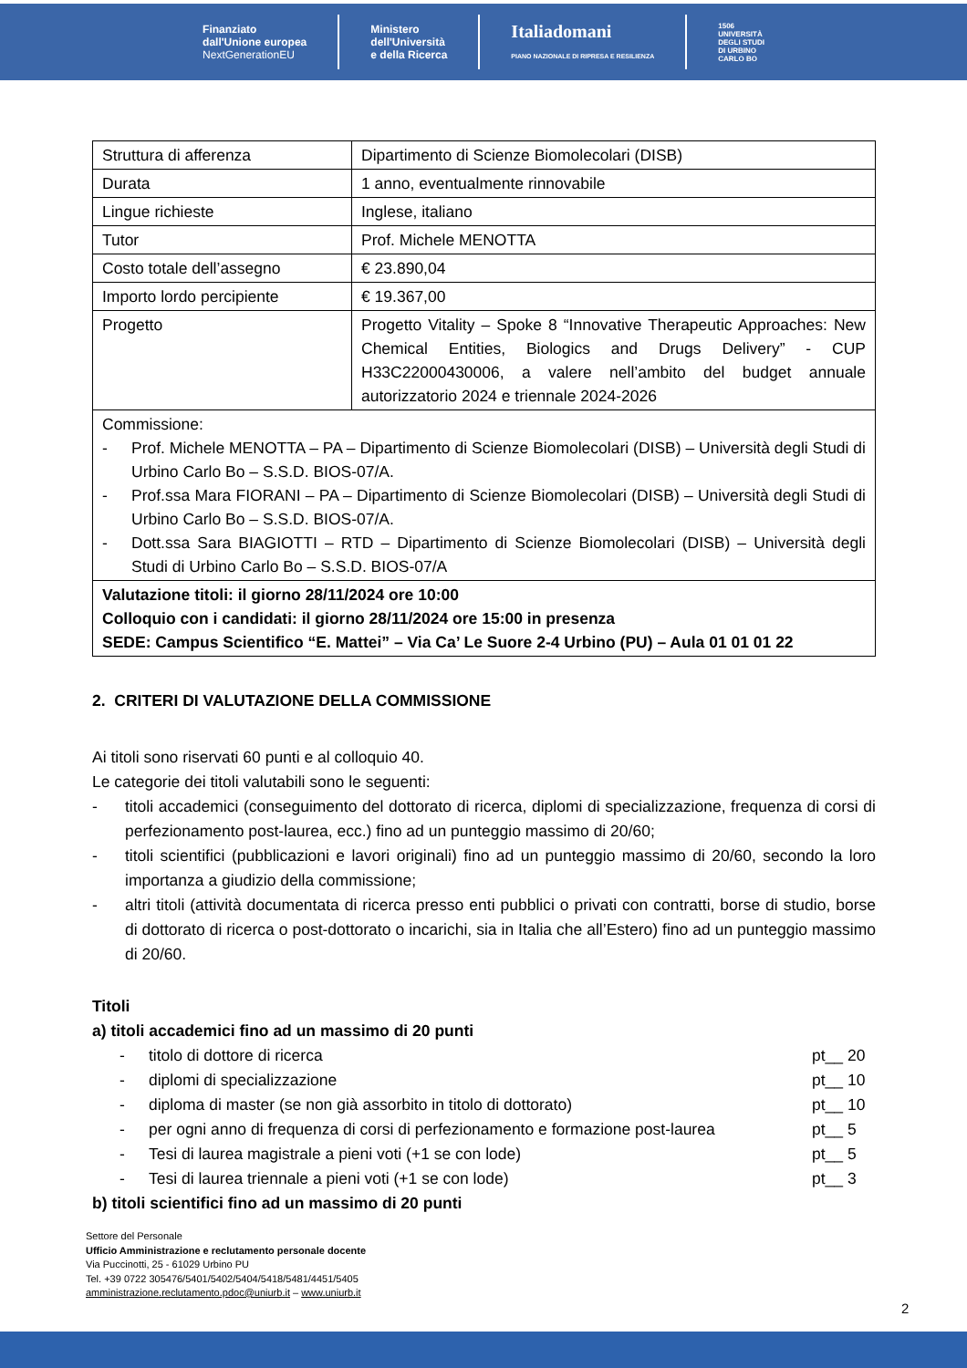Finanziato
dall'Unione europea
NextGenerationEU
Ministero
dell'Università
e della Ricerca
Italiadomani
PIANO NAZIONALE DI RIPRESA E RESILIENZA
1506
UNIVERSITÀ
DEGLI STUDI
DI URBINO
CARLO BO
| Struttura di afferenza | Dipartimento di Scienze Biomolecolari (DISB) |
| Durata | 1 anno, eventualmente rinnovabile |
| Lingue richieste | Inglese, italiano |
| Tutor | Prof. Michele MENOTTA |
| Costo totale dell’assegno | € 23.890,04 |
| Importo lordo percipiente | € 19.367,00 |
| Progetto | Progetto Vitality – Spoke 8 “Innovative Therapeutic Approaches: New Chemical Entities, Biologics and Drugs Delivery” - CUP H33C22000430006, a valere nell’ambito del budget annuale autorizzatorio 2024 e triennale 2024-2026 |
| Commissione: - Prof. Michele MENOTTA – PA – Dipartimento di Scienze Biomolecolari (DISB) – Università degli Studi di Urbino Carlo Bo – S.S.D. BIOS-07/A. - Prof.ssa Mara FIORANI – PA – Dipartimento di Scienze Biomolecolari (DISB) – Università degli Studi di Urbino Carlo Bo – S.S.D. BIOS-07/A. - Dott.ssa Sara BIAGIOTTI – RTD – Dipartimento di Scienze Biomolecolari (DISB) – Università degli Studi di Urbino Carlo Bo – S.S.D. BIOS-07/A | |
| Valutazione titoli: il giorno 28/11/2024 ore 10:00 Colloquio con i candidati: il giorno 28/11/2024 ore 15:00 in presenza SEDE: Campus Scientifico “E. Mattei” – Via Ca’ Le Suore 2-4 Urbino (PU) – Aula 01 01 01 22 | |
2. CRITERI DI VALUTAZIONE DELLA COMMISSIONE
Ai titoli sono riservati 60 punti e al colloquio 40.
Le categorie dei titoli valutabili sono le seguenti:
- titoli accademici (conseguimento del dottorato di ricerca, diplomi di specializzazione, frequenza di corsi di perfezionamento post-laurea, ecc.) fino ad un punteggio massimo di 20/60;
- titoli scientifici (pubblicazioni e lavori originali) fino ad un punteggio massimo di 20/60, secondo la loro importanza a giudizio della commissione;
- altri titoli (attività documentata di ricerca presso enti pubblici o privati con contratti, borse di studio, borse di dottorato di ricerca o post-dottorato o incarichi, sia in Italia che all’Estero) fino ad un punteggio massimo di 20/60.
Titoli
a) titoli accademici fino ad un massimo di 20 punti
- titolo di dottore di ricerca pt__ 20
- diplomi di specializzazione pt__ 10
- diploma di master (se non già assorbito in titolo di dottorato) pt__ 10
- per ogni anno di frequenza di corsi di perfezionamento e formazione post-laurea pt__ 5
- Tesi di laurea magistrale a pieni voti (+1 se con lode) pt__ 5
- Tesi di laurea triennale a pieni voti (+1 se con lode) pt__ 3
b) titoli scientifici fino ad un massimo di 20 punti
Settore del Personale
Ufficio Amministrazione e reclutamento personale docente
Via Puccinotti, 25 - 61029 Urbino PU
Tel. +39 0722 305476/5401/5402/5404/5418/5481/4451/5405
amministrazione.reclutamento.pdoc@uniurb.it – www.uniurb.it
2